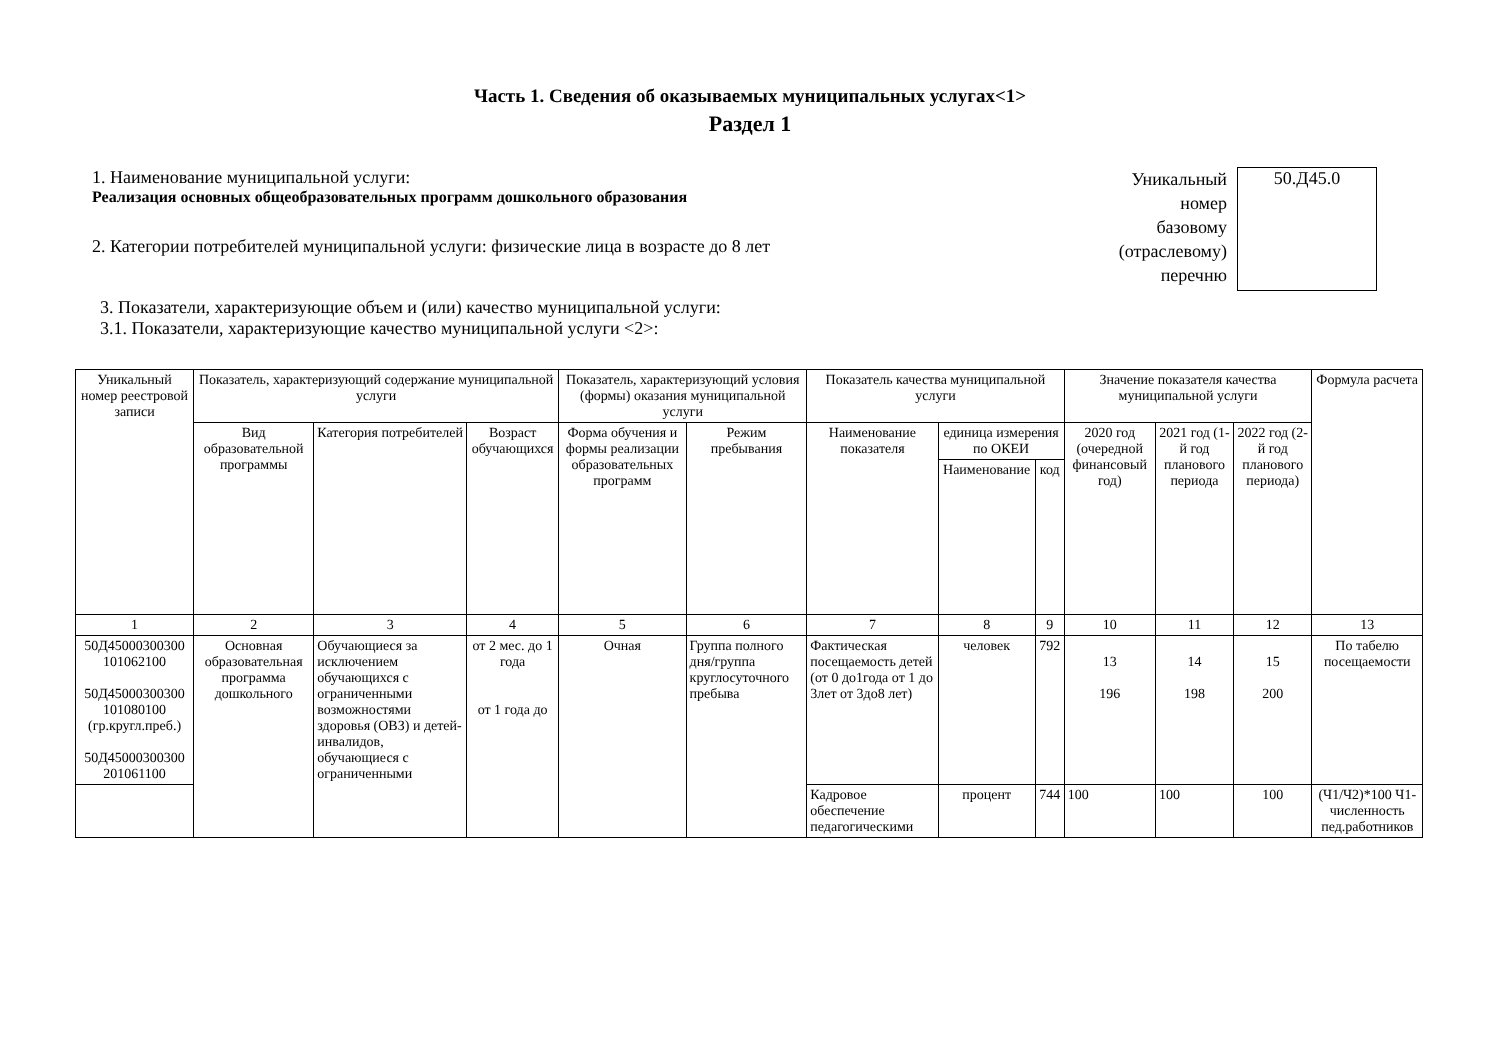Часть 1. Сведения об оказываемых муниципальных услугах<1>
Раздел 1
1. Наименование муниципальной услуги:
Реализация основных общеобразовательных программ дошкольного образования
2. Категории потребителей муниципальной услуги: физические лица в возрасте до 8 лет
Уникальный
номер
базовому
(отраслевому)
перечню
50.Д45.0
3. Показатели, характеризующие объем и (или) качество муниципальной услуги:
3.1. Показатели, характеризующие качество муниципальной услуги <2>:
| Уникальный номер реестровой записи | Показатель, характеризующий содержание муниципальной услуги | | | Показатель, характеризующий условия (формы) оказания муниципальной услуги | | Показатель качества муниципальной услуги | | | Значение показателя качества муниципальной услуги | | | Формула расчета |
| --- | --- | --- | --- | --- | --- | --- | --- | --- | --- | --- | --- | --- |
| | Вид образовательной программы | Категория потребителей | Возраст обучающихся | Форма обучения и формы реализации образовательных программ | Режим пребывания | Наименование показателя | единица измерения по ОКЕИ | | 2020 год (очередной финансовый год) | 2021 год (1-й год планового периода | 2022 год (2-й год планового периода) | |
| | | | | | | | Наименование | код | | | | |
| 1 | 2 | 3 | 4 | 5 | 6 | 7 | 8 | 9 | 10 | 11 | 12 | 13 |
| 50Д45000300300 101062100 50Д45000300300 101080100 (гр.кругл.преб.) 50Д45000300300 201061100 | Основная образовательная программа дошкольного | Обучающиеся за исключением обучающихся с ограниченными возможностями здоровья (ОВЗ) и детей-инвалидов, обучающиеся с ограниченными | от 2 мес. до 1 года от 1 года до | Очная | Группа полного дня/группа круглосуточного пребыва | Фактическая посещаемость детей (от 0 до1года от 1 до 3лет от 3до8 лет) | человек | 792 | 13 196 | 14 198 | 15 200 | По табелю посещаемости |
| | | | | | | Кадровое обеспечение педагогическими | процент | 744 | 100 | 100 | 100 | (Ч1/Ч2)*100 Ч1-численность пед.работников |